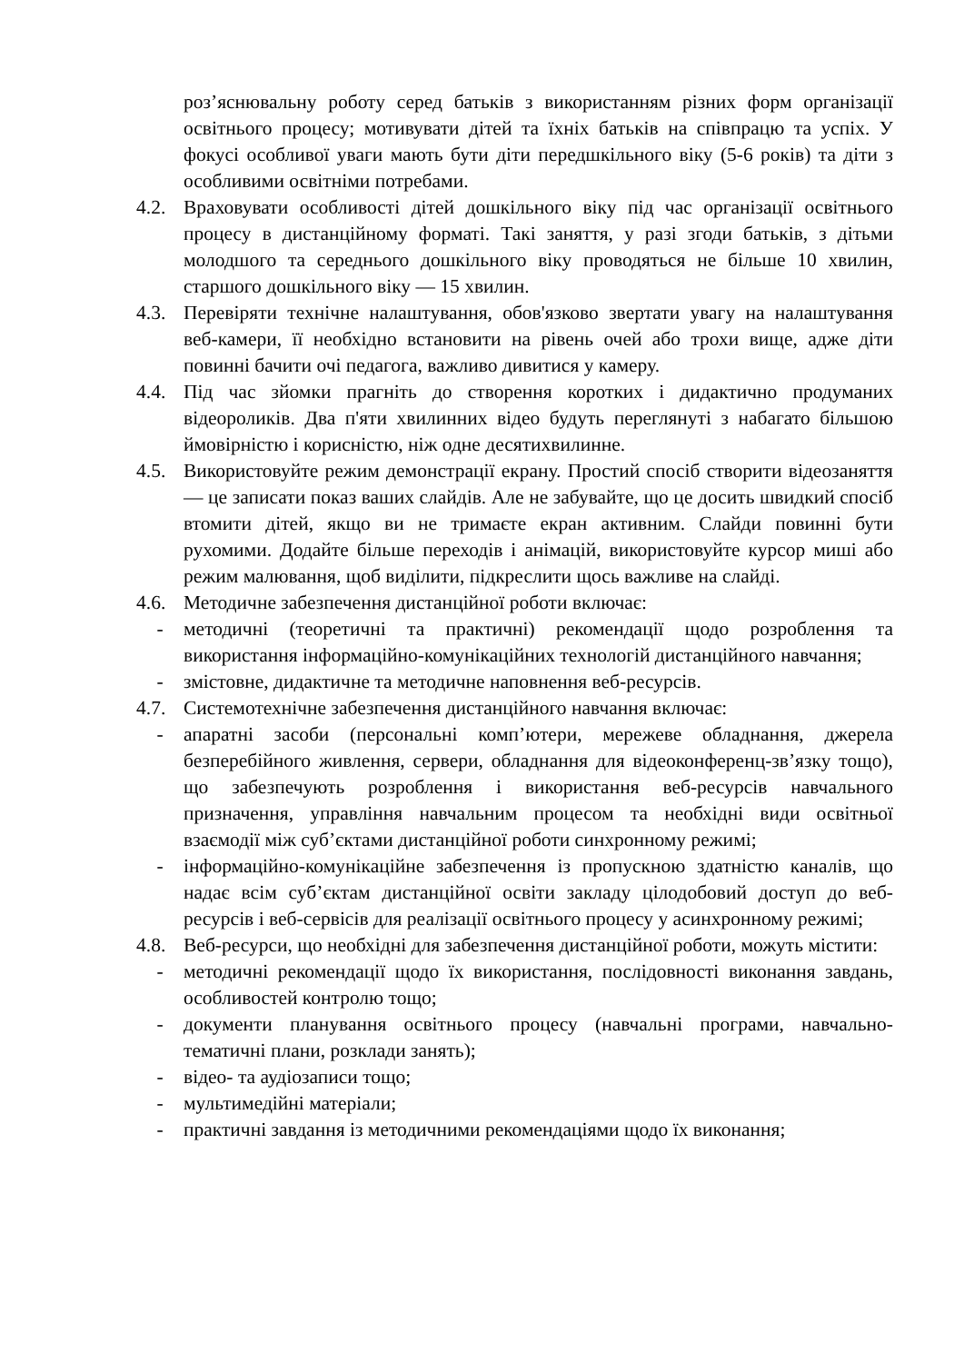роз’яснювальну роботу серед батьків з використанням різних форм організації освітнього процесу; мотивувати дітей та їхніх батьків на співпрацю та успіх. У фокусі особливої уваги мають бути діти передшкільного віку (5-6 років) та діти з особливими освітніми потребами.
4.2. Враховувати особливості дітей дошкільного віку під час організації освітнього процесу в дистанційному форматі. Такі заняття, у разі згоди батьків, з дітьми молодшого та середнього дошкільного віку проводяться не більше 10 хвилин, старшого дошкільного віку — 15 хвилин.
4.3. Перевіряти технічне налаштування, обов'язково звертати увагу на налаштування веб-камери, її необхідно встановити на рівень очей або трохи вище, адже діти повинні бачити очі педагога, важливо дивитися у камеру.
4.4. Під час зйомки прагніть до створення коротких і дидактично продуманих відеороликів. Два п'яти хвилинних відео будуть переглянуті з набагато більшою ймовірністю і корисністю, ніж одне десятихвилинне.
4.5. Використовуйте режим демонстрації екрану. Простий спосіб створити відеозаняття — це записати показ ваших слайдів. Але не забувайте, що це досить швидкий спосіб втомити дітей, якщо ви не тримаєте екран активним. Слайди повинні бути рухомими. Додайте більше переходів і анімацій, використовуйте курсор миші або режим малювання, щоб виділити, підкреслити щось важливе на слайді.
4.6. Методичне забезпечення дистанційної роботи включає:
- методичні (теоретичні та практичні) рекомендації щодо розроблення та використання інформаційно-комунікаційних технологій дистанційного навчання;
- змістовне, дидактичне та методичне наповнення веб-ресурсів.
4.7. Системотехнічне забезпечення дистанційного навчання включає:
- апаратні засоби (персональні комп’ютери, мережеве обладнання, джерела безперебійного живлення, сервери, обладнання для відеоконференц-зв’язку тощо), що забезпечують розроблення і використання веб-ресурсів навчального призначення, управління навчальним процесом та необхідні види освітньої взаємодії між суб’єктами дистанційної роботи синхронному режимі;
- інформаційно-комунікаційне забезпечення із пропускною здатністю каналів, що надає всім суб’єктам дистанційної освіти закладу цілодобовий доступ до веб-ресурсів і веб-сервісів для реалізації освітнього процесу у асинхронному режимі;
4.8. Веб-ресурси, що необхідні для забезпечення дистанційної роботи, можуть містити:
- методичні рекомендації щодо їх використання, послідовності виконання завдань, особливостей контролю тощо;
- документи планування освітнього процесу (навчальні програми, навчально-тематичні плани, розклади занять);
- відео- та аудіозаписи тощо;
- мультимедійні матеріали;
- практичні завдання із методичними рекомендаціями щодо їх виконання;